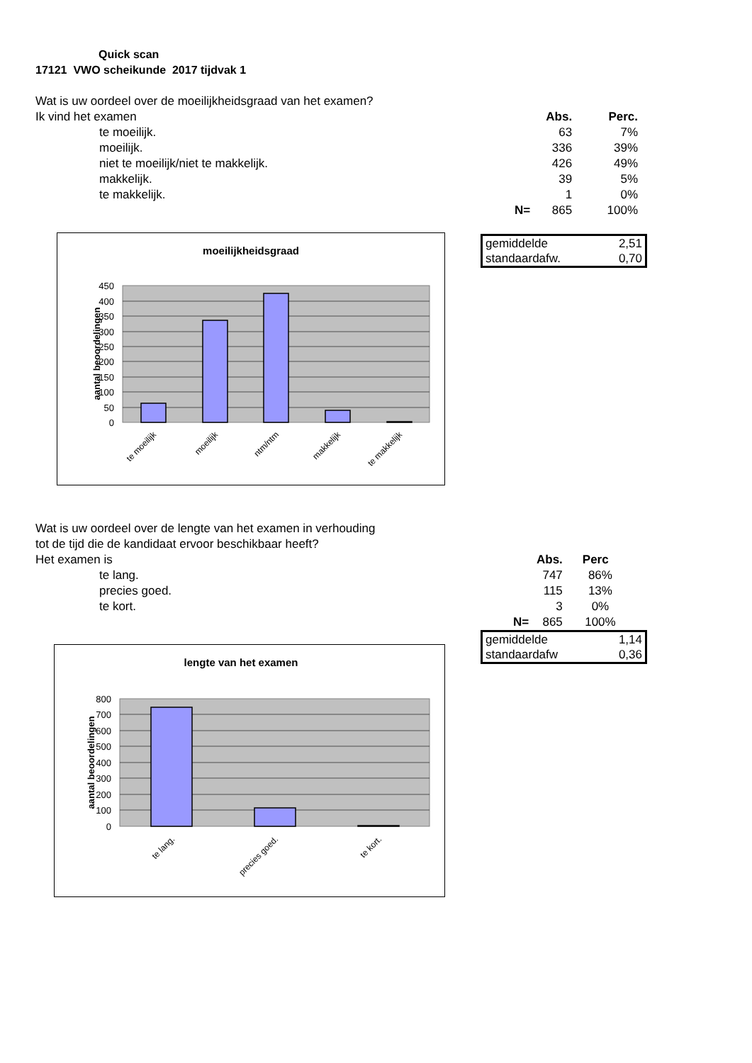Quick scan
17121 VWO scheikunde 2017 tijdvak 1
Wat is uw oordeel over de moeilijkheidsgraad van het examen?
| Ik vind het examen | | Abs. | Perc. |
| te moeilijk. | | 63 | 7% |
| moeilijk. | | 336 | 39% |
| niet te moeilijk/niet te makkelijk. | | 426 | 49% |
| makkelijk. | | 39 | 5% |
| te makkelijk. | | 1 | 0% |
| | N= | 865 | 100% |
moeilijkheidsgraad
450
400
350
300
250
200
150
100
50
0
aantal beoordelingen
te moeilijk
moeilijk
ntm/ntm
makkelijk
te makkelijk
| gemiddelde | 2,51 |
| standaardafw. | 0,70 |
Wat is uw oordeel over de lengte van het examen in verhouding
tot de tijd die de kandidaat ervoor beschikbaar heeft?
| Het examen is | | Abs. | Perc |
| te lang. | | 747 | 86% |
| precies goed. | | 115 | 13% |
| te kort. | | 3 | 0% |
| | N= | 865 | 100% |
lengte van het examen
800
700
600
500
400
300
200
100
0
aantal beoordelingen
te lang.
precies goed.
te kort.
| gemiddelde | 1,14 |
| standaardafw | 0,36 |